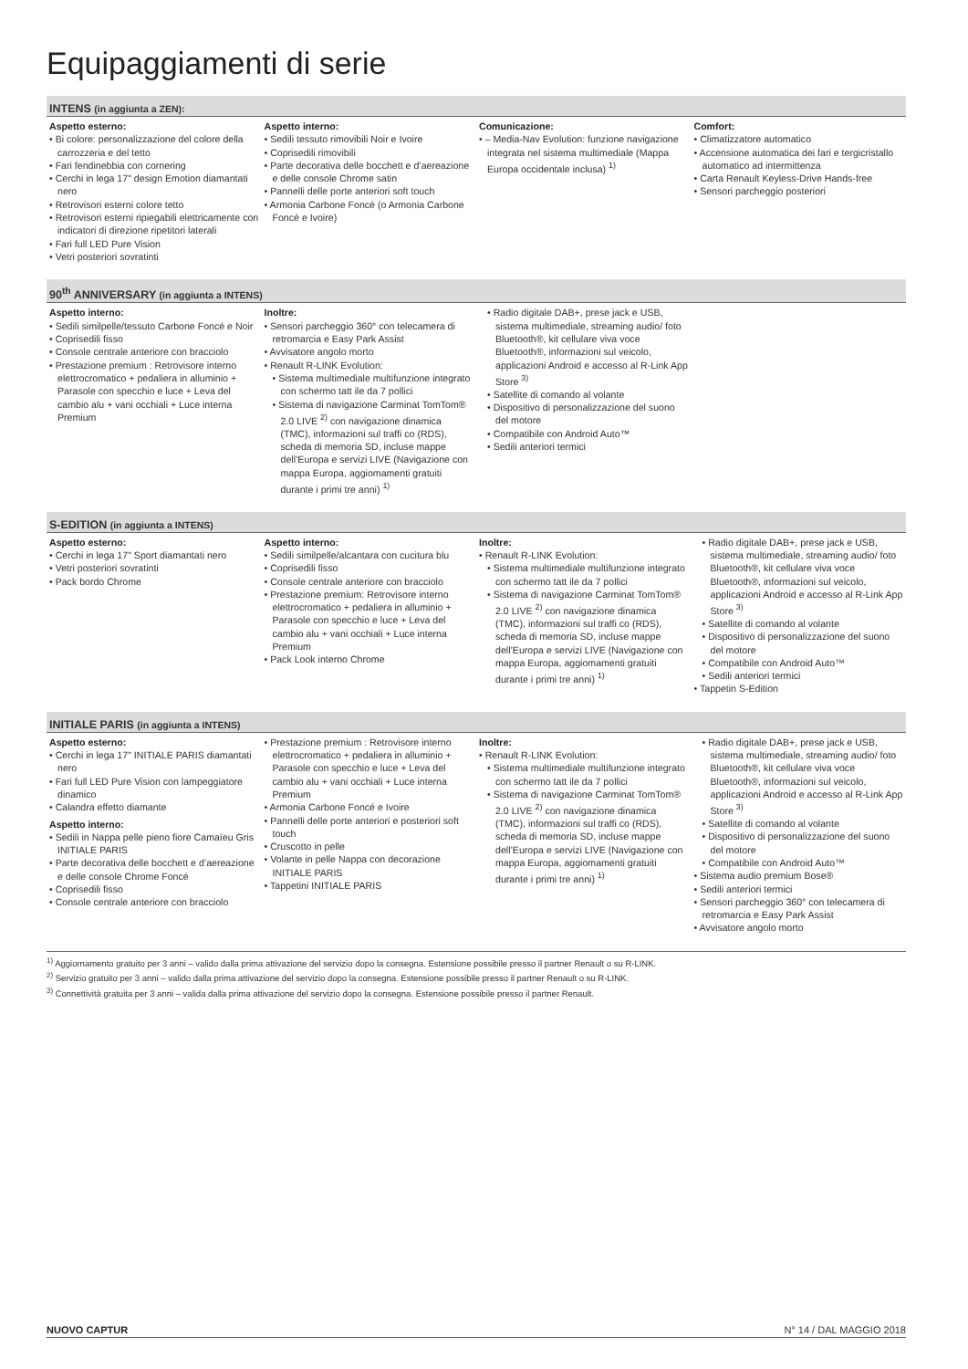Equipaggiamenti di serie
INTENS (in aggiunta a ZEN):
Aspetto esterno:
• Bi colore: personalizzazione del colore della carrozzeria e del tetto
• Fari fendinebbia con cornering
• Cerchi in lega 17" design Emotion diamantati nero
• Retrovisori esterni colore tetto
• Retrovisori esterni ripiegabili elettricamente con indicatori di direzione ripetitori laterali
• Fari full LED Pure Vision
• Vetri posteriori sovratinti
Aspetto interno:
• Sedili tessuto rimovibili Noir e Ivoire
• Coprisedili rimovibili
• Parte decorativa delle bocchett e d’aereazione e delle console Chrome satin
• Pannelli delle porte anteriori soft touch
• Armonia Carbone Foncé (o Armonia Carbone Foncé e Ivoire)
Comunicazione:
• – Media-Nav Evolution: funzione navigazione integrata nel sistema multimediale (Mappa Europa occidentale inclusa) <sup>1)</sup>
Comfort:
• Climatizzatore automatico
• Accensione automatica dei fari e tergicristallo automatico ad intermittenza
• Carta Renault Keyless-Drive Hands-free
• Sensori parcheggio posteriori
90<sup>th</sup> ANNIVERSARY (in aggiunta a INTENS)
Aspetto interno:
• Sedili similpelle/tessuto Carbone Foncé e Noir
• Coprisedili fisso
• Console centrale anteriore con bracciolo
• Prestazione premium : Retrovisore interno elettrocromatico + pedaliera in alluminio + Parasole con specchio e luce + Leva del cambio alu + vani occhiali + Luce interna Premium
Inoltre:
• Sensori parcheggio 360° con telecamera di retromarcia e Easy Park Assist
• Avvisatore angolo morto
• Renault R-LINK Evolution:
• Sistema multimediale multifunzione integrato con schermo tatt ile da 7 pollici
• Sistema di navigazione Carminat TomTom® 2.0 LIVE <sup>2)</sup> con navigazione dinamica (TMC), informazioni sul traffi co (RDS), scheda di memoria SD, incluse mappe dell’Europa e servizi LIVE (Navigazione con mappa Europa, aggiomamenti gratuiti durante i primi tre anni) <sup>1)</sup>
• Radio digitale DAB+, prese jack e USB, sistema multimediale, streaming audio/ foto Bluetooth®, kit cellulare viva voce Bluetooth®, informazioni sul veicolo, applicazioni Android e accesso al R-Link App Store <sup>3)</sup>
• Satellite di comando al volante
• Dispositivo di personalizzazione del suono del motore
• Compatibile con Android Auto™
• Sedili anteriori termici
S-EDITION (in aggiunta a INTENS)
Aspetto esterno:
• Cerchi in lega 17" Sport diamantati nero
• Vetri posteriori sovratinti
• Pack bordo Chrome
Aspetto interno:
• Sedili similpelle/alcantara con cucitura blu
• Coprisedili fisso
• Console centrale anteriore con bracciolo
• Prestazione premium: Retrovisore interno elettrocromatico + pedaliera in alluminio + Parasole con specchio e luce + Leva del cambio alu + vani occhiali + Luce interna Premium
• Pack Look interno Chrome
Inoltre:
• Renault R-LINK Evolution:
• Sistema multimediale multifunzione integrato con schermo tatt ile da 7 pollici
• Sistema di navigazione Carminat TomTom® 2.0 LIVE <sup>2)</sup> con navigazione dinamica (TMC), informazioni sul traffi co (RDS), scheda di memoria SD, incluse mappe dell’Europa e servizi LIVE (Navigazione con mappa Europa, aggiomamenti gratuiti durante i primi tre anni) <sup>1)</sup>
• Radio digitale DAB+, prese jack e USB, sistema multimediale, streaming audio/ foto Bluetooth®, kit cellulare viva voce Bluetooth®, informazioni sul veicolo, applicazioni Android e accesso al R-Link App Store <sup>3)</sup>
• Satellite di comando al volante
• Dispositivo di personalizzazione del suono del motore
• Compatibile con Android Auto™
• Sedili anteriori termici
• Tappetin S-Edition
INITIALE PARIS (in aggiunta a INTENS)
Aspetto esterno:
• Cerchi in lega 17" INITIALE PARIS diamantati nero
• Fari full LED Pure Vision con lampeggiatore dinamico
• Calandra effetto diamante
Aspetto interno:
• Sedili in Nappa pelle pieno fiore Camaïeu Gris INITIALE PARIS
• Parte decorativa delle bocchett e d’aereazione e delle console Chrome Foncé
• Coprisedili fisso
• Console centrale anteriore con bracciolo
• Prestazione premium : Retrovisore interno elettrocromatico + pedaliera in alluminio + Parasole con specchio e luce + Leva del cambio alu + vani occhiali + Luce interna Premium
• Armonia Carbone Foncé e Ivoire
• Pannelli delle porte anteriori e posteriori soft touch
• Cruscotto in pelle
• Volante in pelle Nappa con decorazione INITIALE PARIS
• Tappetini INITIALE PARIS
Inoltre:
• Renault R-LINK Evolution:
• Sistema multimediale multifunzione integrato con schermo tatt ile da 7 pollici
• Sistema di navigazione Carminat TomTom® 2.0 LIVE <sup>2)</sup> con navigazione dinamica (TMC), informazioni sul traffi co (RDS), scheda di memoria SD, incluse mappe dell’Europa e servizi LIVE (Navigazione con mappa Europa, aggiomamenti gratuiti durante i primi tre anni) <sup>1)</sup>
• Radio digitale DAB+, prese jack e USB, sistema multimediale, streaming audio/ foto Bluetooth®, kit cellulare viva voce Bluetooth®, informazioni sul veicolo, applicazioni Android e accesso al R-Link App Store <sup>3)</sup>
• Satellite di comando al volante
• Dispositivo di personalizzazione del suono del motore
• Compatibile con Android Auto™
• Sistema audio premium Bose®
• Sedili anteriori termici
• Sensori parcheggio 360° con telecamera di retromarcia e Easy Park Assist
• Avvisatore angolo morto
<sup>1)</sup> Aggiornamento gratuito per 3 anni – valido dalla prima attivazione del servizio dopo la consegna. Estensione possibile presso il partner Renault o su R-LINK.
<sup>2)</sup> Servizio gratuito per 3 anni – valido dalla prima attivazione del servizio dopo la consegna. Estensione possibile presso il partner Renault o su R-LINK.
<sup>3)</sup> Connettività gratuita per 3 anni – valida dalla prima attivazione del servizio dopo la consegna. Estensione possibile presso il partner Renault.
NUOVO CAPTUR N° 14 / DAL MAGGIO 2018